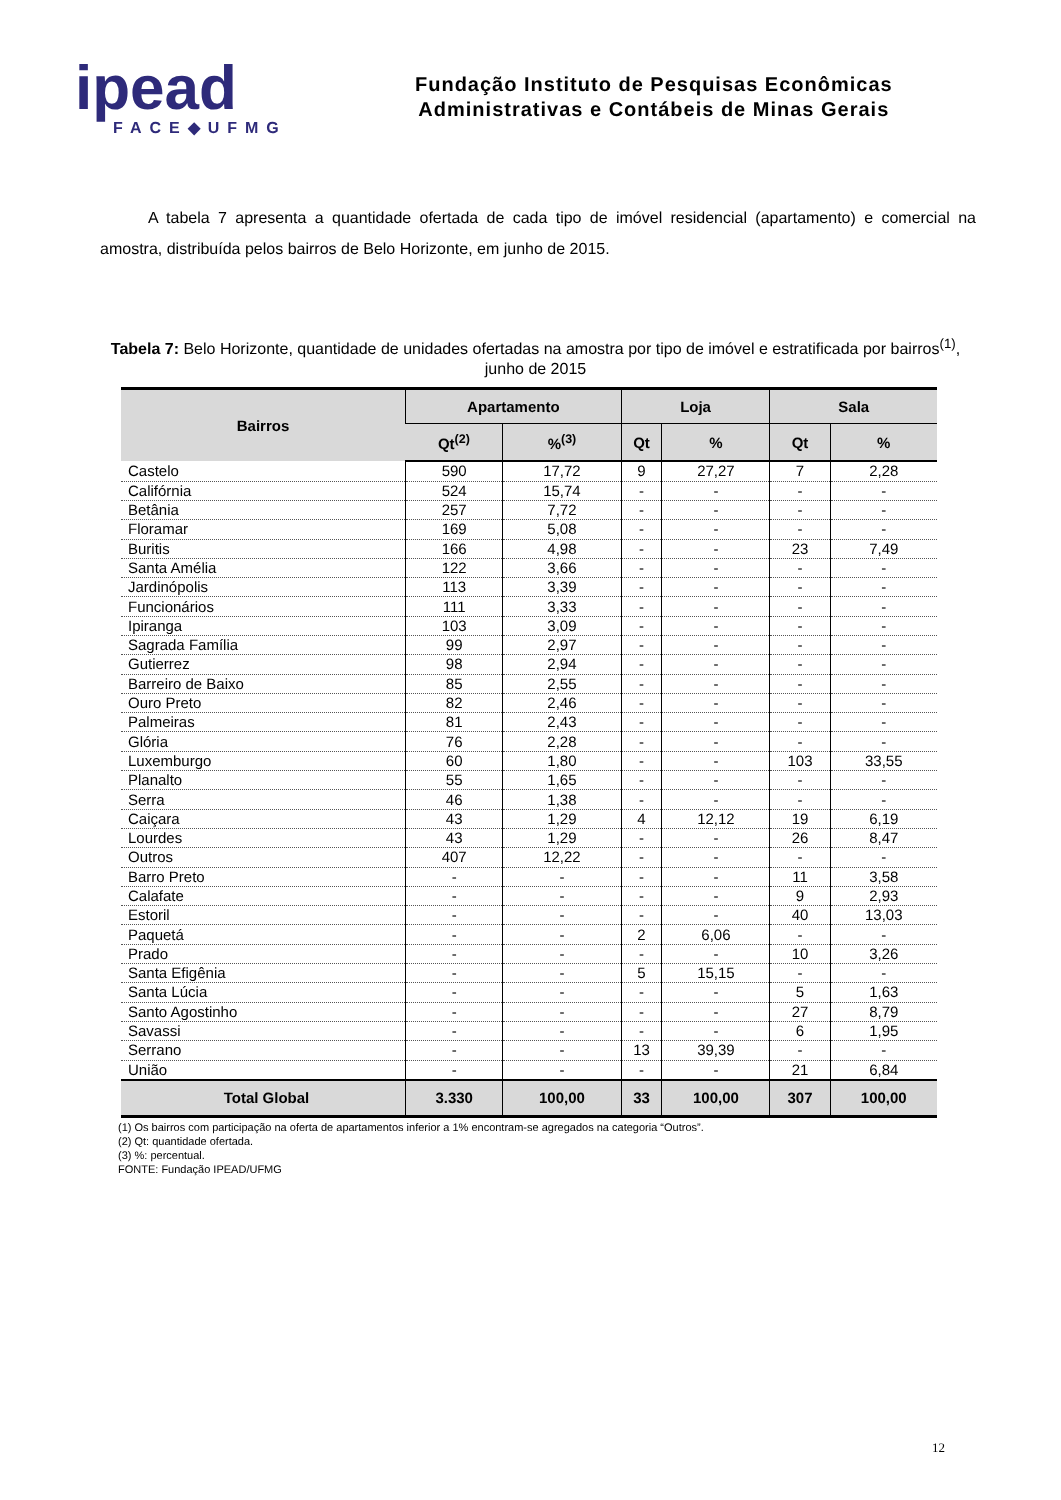ipead
FACE◆UFMG
Fundação Instituto de Pesquisas Econômicas
Administrativas e Contábeis de Minas Gerais
A tabela 7 apresenta a quantidade ofertada de cada tipo de imóvel residencial (apartamento) e comercial na amostra, distribuída pelos bairros de Belo Horizonte, em junho de 2015.
Tabela 7: Belo Horizonte, quantidade de unidades ofertadas na amostra por tipo de imóvel e estratificada por bairros<sup>(1)</sup>, junho de 2015
| Bairros | Apartamento | | Loja | | Sala | |
| --- | --- | --- | --- | --- | --- | --- |
| | Qt<sup>(2)</sup> | %<sup>(3)</sup> | Qt | % | Qt | % |
| Castelo | 590 | 17,72 | 9 | 27,27 | 7 | 2,28 |
| Califórnia | 524 | 15,74 | - | - | - | - |
| Betânia | 257 | 7,72 | - | - | - | - |
| Floramar | 169 | 5,08 | - | - | - | - |
| Buritis | 166 | 4,98 | - | - | 23 | 7,49 |
| Santa Amélia | 122 | 3,66 | - | - | - | - |
| Jardinópolis | 113 | 3,39 | - | - | - | - |
| Funcionários | 111 | 3,33 | - | - | - | - |
| Ipiranga | 103 | 3,09 | - | - | - | - |
| Sagrada Família | 99 | 2,97 | - | - | - | - |
| Gutierrez | 98 | 2,94 | - | - | - | - |
| Barreiro de Baixo | 85 | 2,55 | - | - | - | - |
| Ouro Preto | 82 | 2,46 | - | - | - | - |
| Palmeiras | 81 | 2,43 | - | - | - | - |
| Glória | 76 | 2,28 | - | - | - | - |
| Luxemburgo | 60 | 1,80 | - | - | 103 | 33,55 |
| Planalto | 55 | 1,65 | - | - | - | - |
| Serra | 46 | 1,38 | - | - | - | - |
| Caiçara | 43 | 1,29 | 4 | 12,12 | 19 | 6,19 |
| Lourdes | 43 | 1,29 | - | - | 26 | 8,47 |
| Outros | 407 | 12,22 | - | - | - | - |
| Barro Preto | - | - | - | - | 11 | 3,58 |
| Calafate | - | - | - | - | 9 | 2,93 |
| Estoril | - | - | - | - | 40 | 13,03 |
| Paquetá | - | - | 2 | 6,06 | - | - |
| Prado | - | - | - | - | 10 | 3,26 |
| Santa Efigênia | - | - | 5 | 15,15 | - | - |
| Santa Lúcia | - | - | - | - | 5 | 1,63 |
| Santo Agostinho | - | - | - | - | 27 | 8,79 |
| Savassi | - | - | - | - | 6 | 1,95 |
| Serrano | - | - | 13 | 39,39 | - | - |
| União | - | - | - | - | 21 | 6,84 |
| Total Global | 3.330 | 100,00 | 33 | 100,00 | 307 | 100,00 |
(1) Os bairros com participação na oferta de apartamentos inferior a 1% encontram-se agregados na categoria “Outros”.
(2) Qt: quantidade ofertada.
(3) %: percentual.
FONTE: Fundação IPEAD/UFMG
12